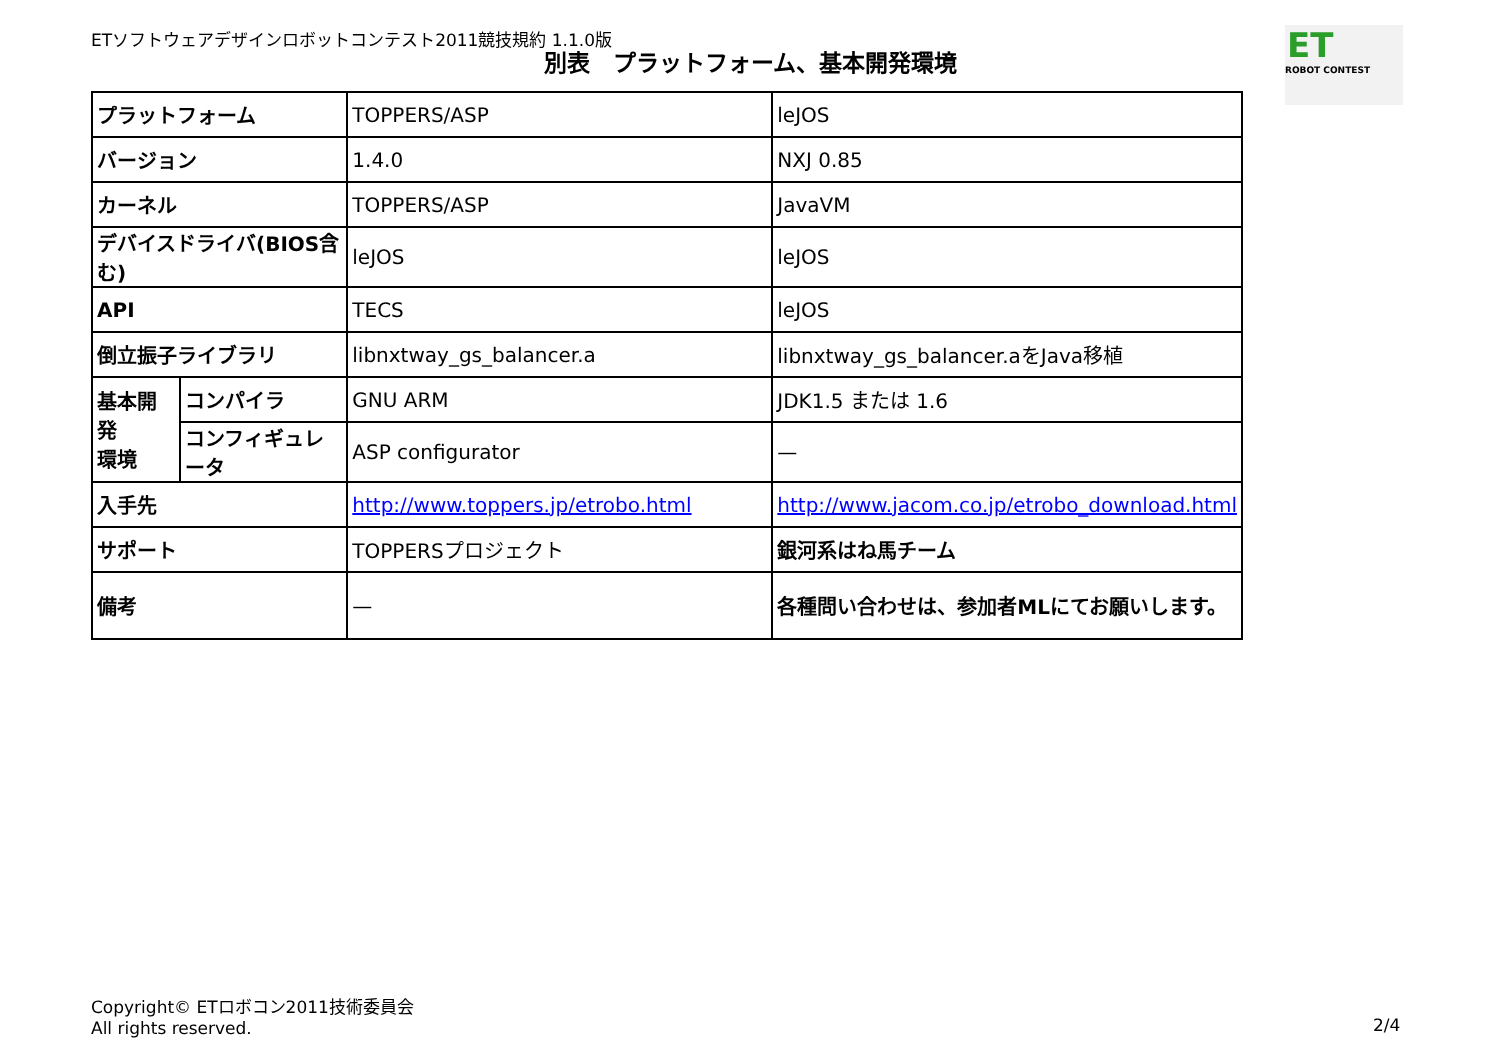ETソフトウェアデザインロボットコンテスト2011競技規約 1.1.0版
別表　プラットフォーム、基本開発環境
ET
ROBOT CONTEST
| プラットフォーム | | TOPPERS/ASP | leJOS |
| バージョン | | 1.4.0 | NXJ 0.85 |
| カーネル | | TOPPERS/ASP | JavaVM |
| デバイスドライバ(BIOS含む) | | leJOS | leJOS |
| API | | TECS | leJOS |
| 倒立振子ライブラリ | | libnxtway_gs_balancer.a | libnxtway_gs_balancer.aをJava移植 |
| 基本開発 環境 | コンパイラ | GNU ARM | JDK1.5 または 1.6 |
| | コンフィギュレータ | ASP configurator | — |
| 入手先 | | http://www.toppers.jp/etrobo.html | http://www.jacom.co.jp/etrobo_download.html |
| サポート | | TOPPERSプロジェクト | 銀河系はね馬チーム |
| 備考 | | — | 各種問い合わせは、参加者MLにてお願いします。 |
Copyright© ETロボコン2011技術委員会
All rights reserved.
2/4